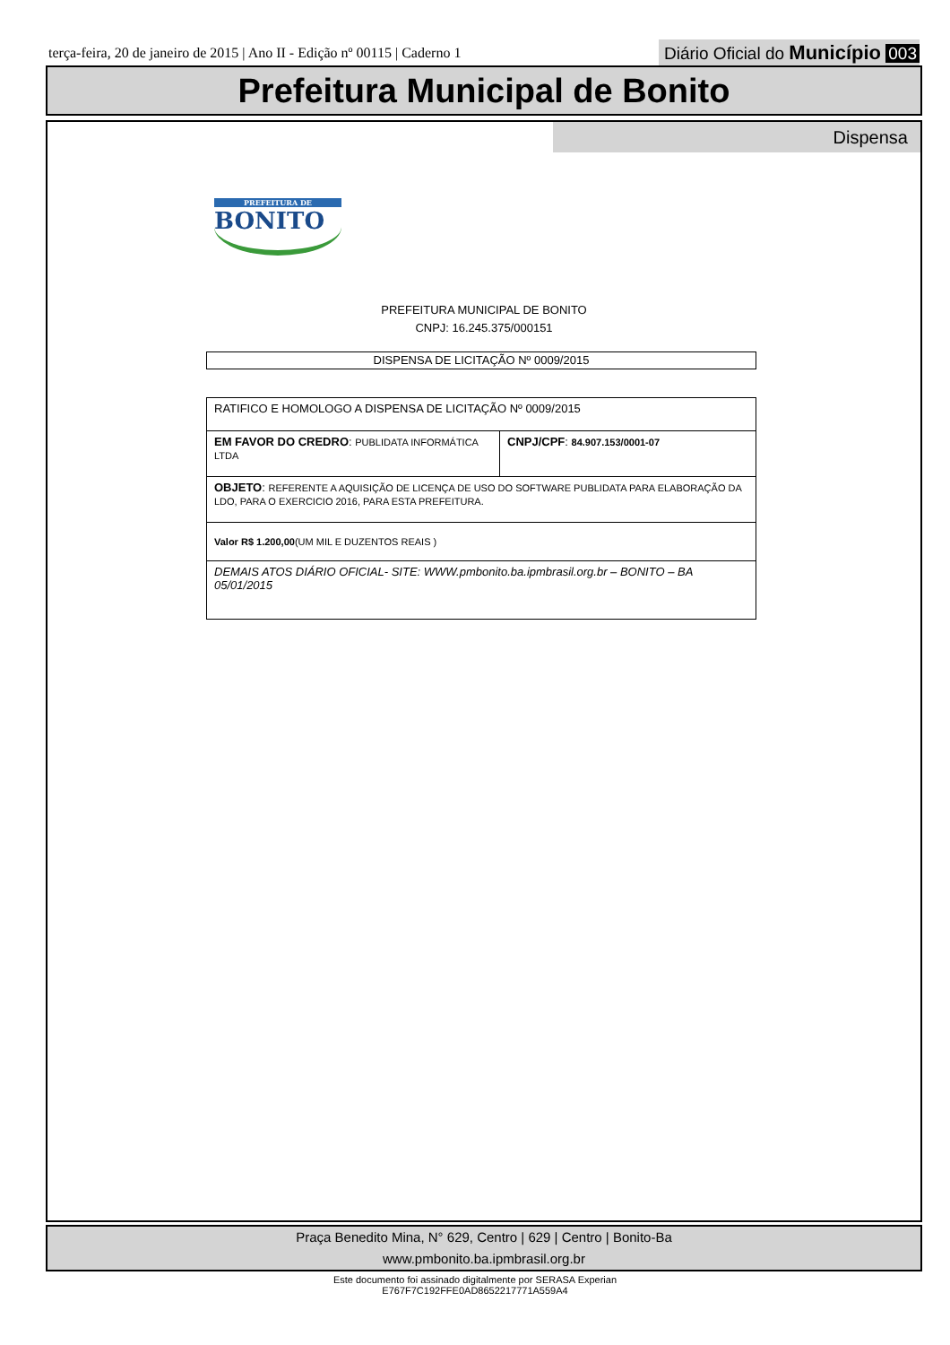terça-feira, 20 de janeiro de 2015 | Ano II - Edição nº 00115 | Caderno 1
Diário Oficial do Município 003
Prefeitura Municipal de Bonito
Dispensa
PREFEITURA DE
BONITO
PREFEITURA MUNICIPAL DE BONITO
CNPJ: 16.245.375/000151
DISPENSA DE LICITAÇÃO Nº 0009/2015
| RATIFICO E HOMOLOGO A DISPENSA DE LICITAÇÃO Nº 0009/2015 | |
| EM FAVOR DO CREDRO : PUBLIDATA INFORMÁTICA LTDA | CNPJ/CPF : 84.907.153/0001-07 |
| OBJETO : REFERENTE A AQUISIÇÃO DE LICENÇA DE USO DO SOFTWARE PUBLIDATA PARA ELABORAÇÃO DA LDO, PARA O EXERCICIO 2016, PARA ESTA PREFEITURA. | |
| Valor R$ 1.200,00 (UM MIL E DUZENTOS REAIS ) | |
| DEMAIS ATOS DIÁRIO OFICIAL- SITE: WWW.pmbonito.ba.ipmbrasil.org.br – BONITO – BA 05/01/2015 | |
Praça Benedito Mina, N° 629, Centro | 629 | Centro | Bonito-Ba
www.pmbonito.ba.ipmbrasil.org.br
Este documento foi assinado digitalmente por SERASA Experian
E767F7C192FFE0AD8652217771A559A4